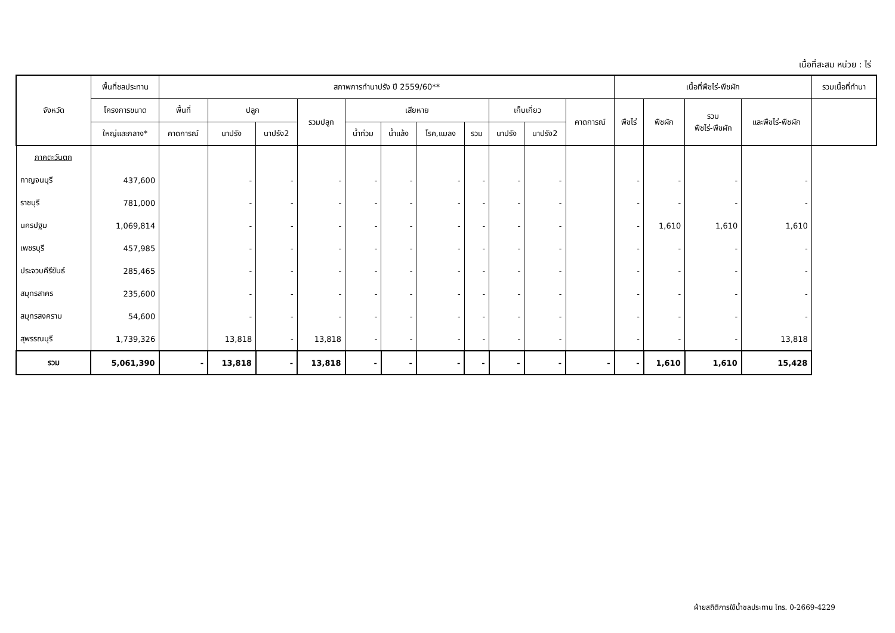เนื้อที่สะสม หน่วย : ไร่
| จังหวัด | พื้นที่ชลประทาน | สภาพการทำนาปรัง ปี 2559/60** | | | | | | | | | | | เนื้อที่พืชไร่-พืชผัก | | | | รวมเนื้อที่ทำนา |
| --- | --- | --- | --- | --- | --- | --- | --- | --- | --- | --- | --- | --- | --- | --- | --- | --- | --- |
| | โครงการขนาด | พื้นที่ | ปลูก | | รวมปลูก | เสียหาย | | | | เก็บเกี่ยว | | คาดการณ์ | พืชไร่ | พืชผัก | รวม พืชไร่-พืชผัก | และพืชไร่-พืชผัก | |
| | ใหญ่และกลาง* | คาดการณ์ | นาปรัง | นาปรัง2 | | น้ำท่วม | น้ำแล้ง | โรค,แมลง | รวม | นาปรัง | นาปรัง2 | | | | | | |
| ภาคตะวันตก | | | | | | | | | | | | | | | | | |
| กาญจนบุรี | 437,600 | | - | - | - | - | - | - | - | - | - | | - | - | - | - | |
| ราชบุรี | 781,000 | | - | - | - | - | - | - | - | - | - | | - | - | - | - | |
| นครปฐม | 1,069,814 | | - | - | - | - | - | - | - | - | - | | - | 1,610 | 1,610 | 1,610 | |
| เพชรบุรี | 457,985 | | - | - | - | - | - | - | - | - | - | | - | - | - | - | |
| ประจวบคีรีขันธ์ | 285,465 | | - | - | - | - | - | - | - | - | - | | - | - | - | - | |
| สมุทรสาคร | 235,600 | | - | - | - | - | - | - | - | - | - | | - | - | - | - | |
| สมุทรสงคราม | 54,600 | | - | - | - | - | - | - | - | - | - | | - | - | - | - | |
| สุพรรณบุรี | 1,739,326 | | 13,818 | - | 13,818 | - | - | - | - | - | - | | - | - | - | 13,818 | |
| รวม | 5,061,390 | - | 13,818 | - | 13,818 | - | - | - | - | - | - | - | - | 1,610 | 1,610 | 15,428 | |
ฝ่ายสถิติการใช้น้ำชลประทาน โทร. 0-2669-4229